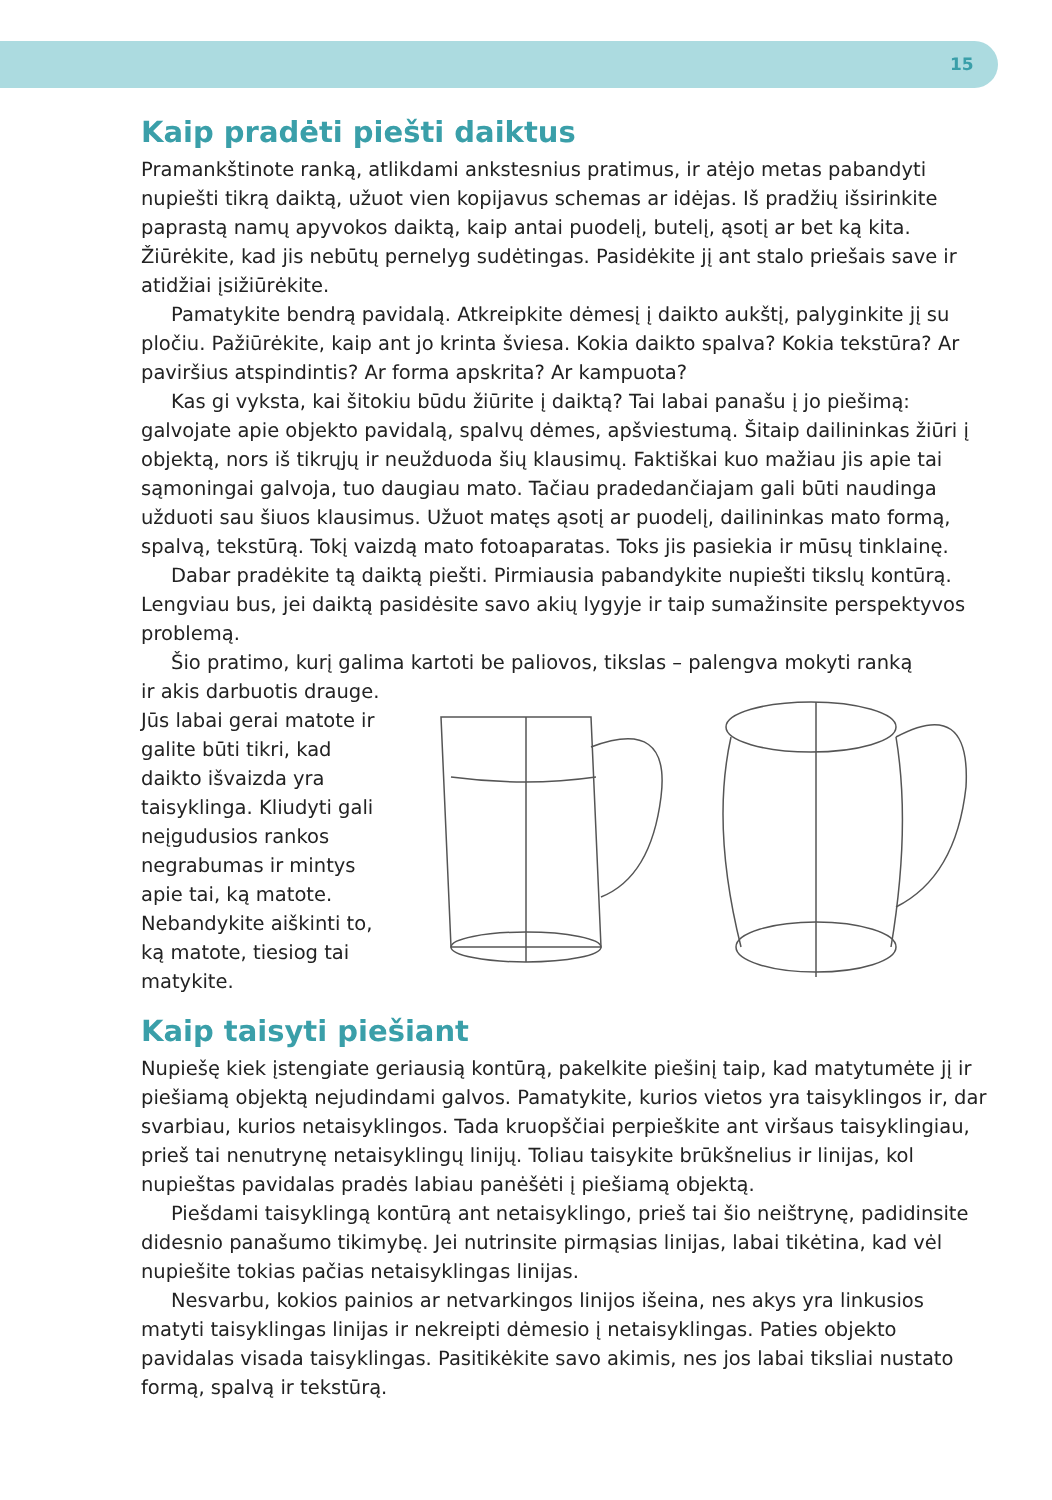15
Kaip pradėti piešti daiktus
Pramankštinote ranką, atlikdami ankstesnius pratimus, ir atėjo metas pabandyti nupiešti tikrą daiktą, užuot vien kopijavus schemas ar idėjas. Iš pradžių išsirinkite paprastą namų apyvokos daiktą, kaip antai puodelį, butelį, ąsotį ar bet ką kita. Žiūrėkite, kad jis nebūtų pernelyg sudėtingas. Pasidėkite jį ant stalo priešais save ir atidžiai įsižiūrėkite.
Pamatykite bendrą pavidalą. Atkreipkite dėmesį į daikto aukštį, palyginkite jį su pločiu. Pažiūrėkite, kaip ant jo krinta šviesa. Kokia daikto spalva? Kokia tekstūra? Ar paviršius atspindintis? Ar forma apskrita? Ar kampuota?
Kas gi vyksta, kai šitokiu būdu žiūrite į daiktą? Tai labai panašu į jo piešimą: galvojate apie objekto pavidalą, spalvų dėmes, apšviestumą. Šitaip dailininkas žiūri į objektą, nors iš tikrųjų ir neužduoda šių klausimų. Faktiškai kuo mažiau jis apie tai sąmoningai galvoja, tuo daugiau mato. Tačiau pradedančiajam gali būti naudinga užduoti sau šiuos klausimus. Užuot matęs ąsotį ar puodelį, dailininkas mato formą, spalvą, tekstūrą. Tokį vaizdą mato fotoaparatas. Toks jis pasiekia ir mūsų tinklainę.
Dabar pradėkite tą daiktą piešti. Pirmiausia pabandykite nupiešti tikslų kontūrą. Lengviau bus, jei daiktą pasidėsite savo akių lygyje ir taip sumažinsite perspektyvos problemą.
Šio pratimo, kurį galima kartoti be paliovos, tikslas – palengva mokyti ranką
ir akis darbuotis drauge. Jūs labai gerai matote ir galite būti tikri, kad daikto išvaizda yra taisyklinga. Kliudyti gali neįgudusios rankos negrabumas ir mintys apie tai, ką matote. Nebandykite aiškinti to, ką matote, tiesiog tai matykite.
Kaip taisyti piešiant
Nupiešę kiek įstengiate geriausią kontūrą, pakelkite piešinį taip, kad matytumėte jį ir piešiamą objektą nejudindami galvos. Pamatykite, kurios vietos yra taisyklingos ir, dar svarbiau, kurios netaisyklingos. Tada kruopščiai perpieškite ant viršaus taisyklingiau, prieš tai nenutrynę netaisyklingų linijų. Toliau taisykite brūkšnelius ir linijas, kol nupieštas pavidalas pradės labiau panėšėti į piešiamą objektą.
Piešdami taisyklingą kontūrą ant netaisyklingo, prieš tai šio neištrynę, padidinsite didesnio panašumo tikimybę. Jei nutrinsite pirmąsias linijas, labai tikėtina, kad vėl nupiešite tokias pačias netaisyklingas linijas.
Nesvarbu, kokios painios ar netvarkingos linijos išeina, nes akys yra linkusios matyti taisyklingas linijas ir nekreipti dėmesio į netaisyklingas. Paties objekto pavidalas visada taisyklingas. Pasitikėkite savo akimis, nes jos labai tiksliai nustato formą, spalvą ir tekstūrą.